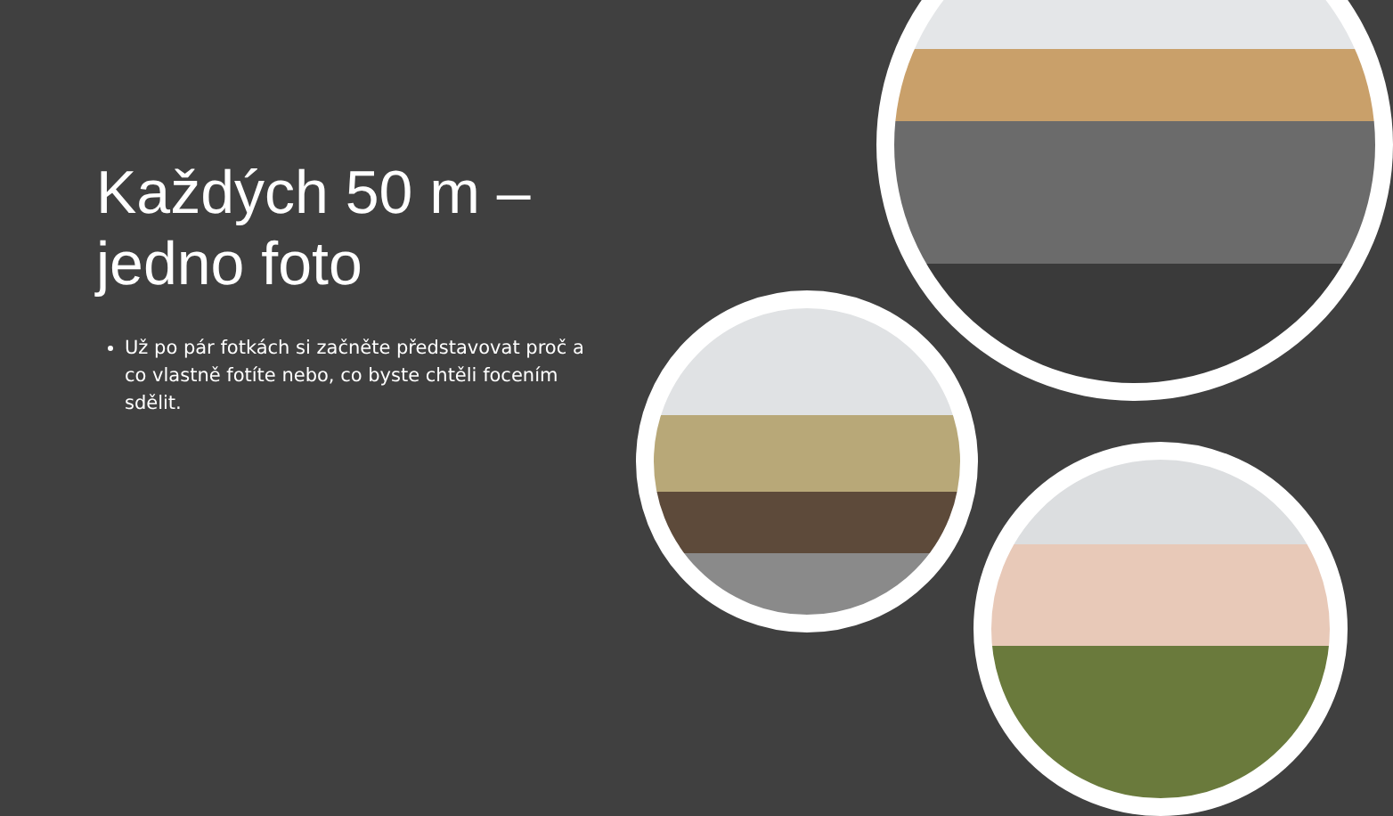Každých 50 m – jedno foto
Už po pár fotkách si začněte představovat proč a co vlastně fotíte nebo, co byste chtěli focením sdělit.